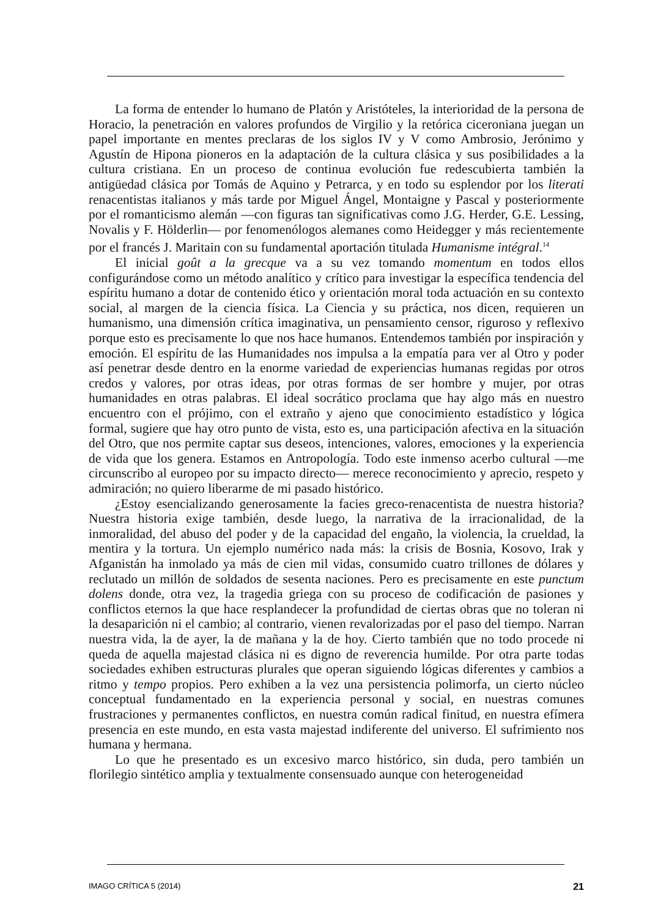La forma de entender lo humano de Platón y Aristóteles, la interioridad de la persona de Horacio, la penetración en valores profundos de Virgilio y la retórica ciceroniana juegan un papel importante en mentes preclaras de los siglos IV y V como Ambrosio, Jerónimo y Agustín de Hipona pioneros en la adaptación de la cultura clásica y sus posibilidades a la cultura cristiana. En un proceso de continua evolución fue redescubierta también la antigüedad clásica por Tomás de Aquino y Petrarca, y en todo su esplendor por los literati renacentistas italianos y más tarde por Miguel Ángel, Montaigne y Pascal y posteriormente por el romanticismo alemán —con figuras tan significativas como J.G. Herder, G.E. Lessing, Novalis y F. Hölderlin— por fenomenólogos alemanes como Heidegger y más recientemente por el francés J. Maritain con su fundamental aportación titulada Humanisme intégral.<sup>14</sup>
El inicial goût a la grecque va a su vez tomando momentum en todos ellos configurándose como un método analítico y crítico para investigar la específica tendencia del espíritu humano a dotar de contenido ético y orientación moral toda actuación en su contexto social, al margen de la ciencia física. La Ciencia y su práctica, nos dicen, requieren un humanismo, una dimensión crítica imaginativa, un pensamiento censor, riguroso y reflexivo porque esto es precisamente lo que nos hace humanos. Entendemos también por inspiración y emoción. El espíritu de las Humanidades nos impulsa a la empatía para ver al Otro y poder así penetrar desde dentro en la enorme variedad de experiencias humanas regidas por otros credos y valores, por otras ideas, por otras formas de ser hombre y mujer, por otras humanidades en otras palabras. El ideal socrático proclama que hay algo más en nuestro encuentro con el prójimo, con el extraño y ajeno que conocimiento estadístico y lógica formal, sugiere que hay otro punto de vista, esto es, una participación afectiva en la situación del Otro, que nos permite captar sus deseos, intenciones, valores, emociones y la experiencia de vida que los genera. Estamos en Antropología. Todo este inmenso acerbo cultural —me circunscribo al europeo por su impacto directo— merece reconocimiento y aprecio, respeto y admiración; no quiero liberarme de mi pasado histórico.
¿Estoy esencializando generosamente la facies greco-renacentista de nuestra historia? Nuestra historia exige también, desde luego, la narrativa de la irracionalidad, de la inmoralidad, del abuso del poder y de la capacidad del engaño, la violencia, la crueldad, la mentira y la tortura. Un ejemplo numérico nada más: la crisis de Bosnia, Kosovo, Irak y Afganistán ha inmolado ya más de cien mil vidas, consumido cuatro trillones de dólares y reclutado un millón de soldados de sesenta naciones. Pero es precisamente en este punctum dolens donde, otra vez, la tragedia griega con su proceso de codificación de pasiones y conflictos eternos la que hace resplandecer la profundidad de ciertas obras que no toleran ni la desaparición ni el cambio; al contrario, vienen revalorizadas por el paso del tiempo. Narran nuestra vida, la de ayer, la de mañana y la de hoy. Cierto también que no todo procede ni queda de aquella majestad clásica ni es digno de reverencia humilde. Por otra parte todas sociedades exhiben estructuras plurales que operan siguiendo lógicas diferentes y cambios a ritmo y tempo propios. Pero exhiben a la vez una persistencia polimorfa, un cierto núcleo conceptual fundamentado en la experiencia personal y social, en nuestras comunes frustraciones y permanentes conflictos, en nuestra común radical finitud, en nuestra efímera presencia en este mundo, en esta vasta majestad indiferente del universo. El sufrimiento nos humana y hermana.
Lo que he presentado es un excesivo marco histórico, sin duda, pero también un florilegio sintético amplia y textualmente consensuado aunque con heterogeneidad
IMAGO CRÍTICA 5 (2014) 21